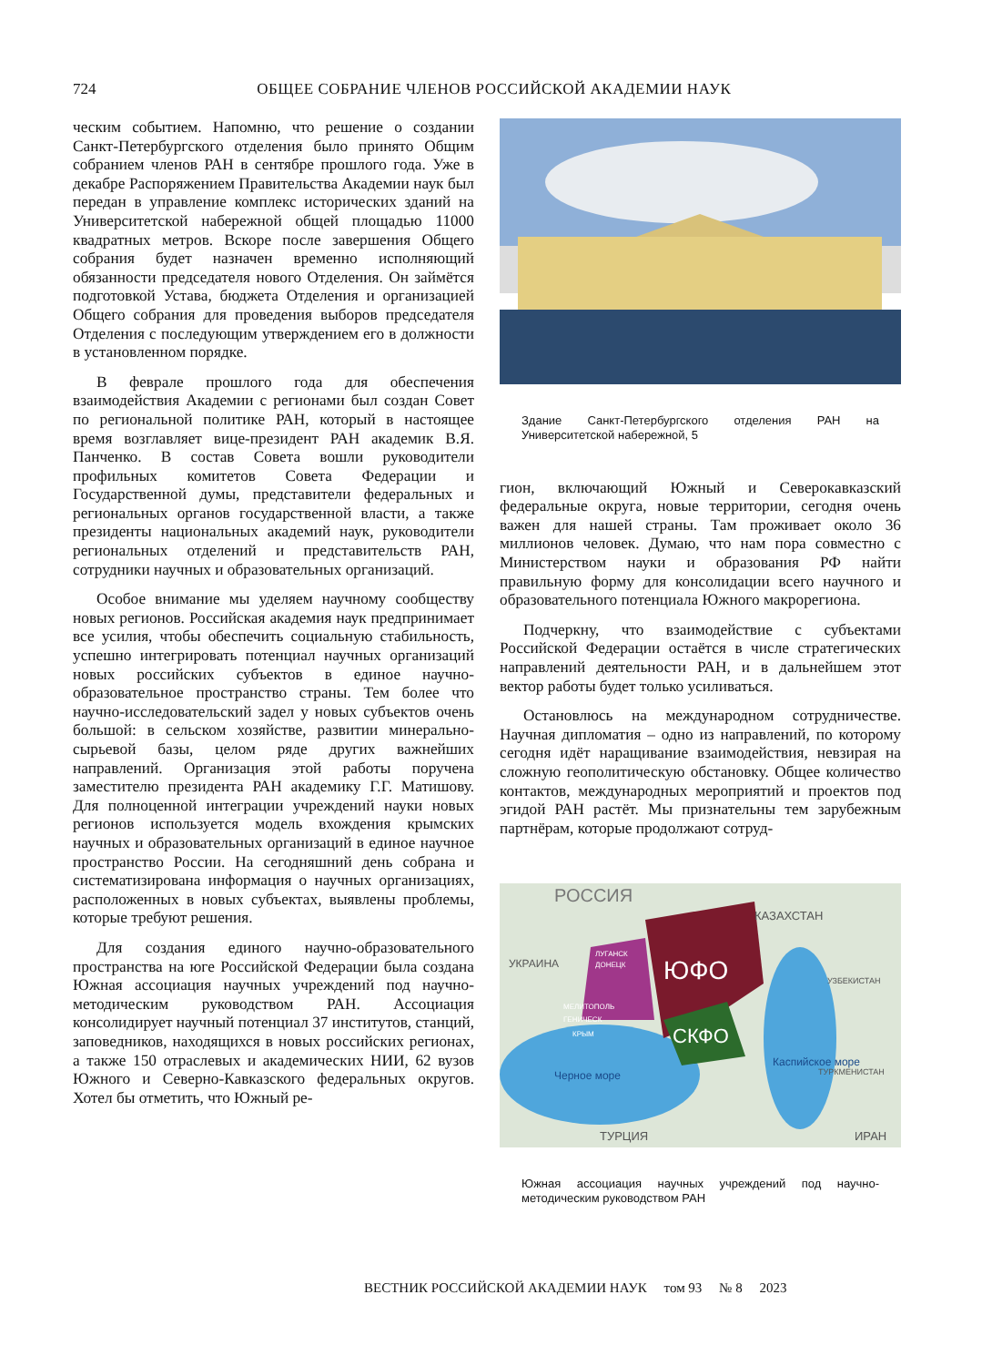724 ОБЩЕЕ СОБРАНИЕ ЧЛЕНОВ РОССИЙСКОЙ АКАДЕМИИ НАУК
ческим событием. Напомню, что решение о создании Санкт-Петербургского отделения было принято Общим собранием членов РАН в сентябре прошлого года. Уже в декабре Распоряжением Правительства Академии наук был передан в управление комплекс исторических зданий на Университетской набережной общей площадью 11000 квадратных метров. Вскоре после завершения Общего собрания будет назначен временно исполняющий обязанности председателя нового Отделения. Он займётся подготовкой Устава, бюджета Отделения и организацией Общего собрания для проведения выборов председателя Отделения с последующим утверждением его в должности в установленном порядке.
В феврале прошлого года для обеспечения взаимодействия Академии с регионами был создан Совет по региональной политике РАН, который в настоящее время возглавляет вице-президент РАН академик В.Я. Панченко. В состав Совета вошли руководители профильных комитетов Совета Федерации и Государственной думы, представители федеральных и региональных органов государственной власти, а также президенты национальных академий наук, руководители региональных отделений и представительств РАН, сотрудники научных и образовательных организаций.
Особое внимание мы уделяем научному сообществу новых регионов. Российская академия наук предпринимает все усилия, чтобы обеспечить социальную стабильность, успешно интегрировать потенциал научных организаций новых российских субъектов в единое научно-образовательное пространство страны. Тем более что научно-исследовательский задел у новых субъектов очень большой: в сельском хозяйстве, развитии минерально-сырьевой базы, целом ряде других важнейших направлений. Организация этой работы поручена заместителю президента РАН академику Г.Г. Матишову. Для полноценной интеграции учреждений науки новых регионов используется модель вхождения крымских научных и образовательных организаций в единое научное пространство России. На сегодняшний день собрана и систематизирована информация о научных организациях, расположенных в новых субъектах, выявлены проблемы, которые требуют решения.
Для создания единого научно-образовательного пространства на юге Российской Федерации была создана Южная ассоциация научных учреждений под научно-методическим руководством РАН. Ассоциация консолидирует научный потенциал 37 институтов, станций, заповедников, находящихся в новых российских регионах, а также 150 отраслевых и академических НИИ, 62 вузов Южного и Северно-Кавказского федеральных округов. Хотел бы отметить, что Южный ре-
Здание Санкт-Петербургского отделения РАН на Университетской набережной, 5
гион, включающий Южный и Северокавказский федеральные округа, новые территории, сегодня очень важен для нашей страны. Там проживает около 36 миллионов человек. Думаю, что нам пора совместно с Министерством науки и образования РФ найти правильную форму для консолидации всего научного и образовательного потенциала Южного макрорегиона.
Подчеркну, что взаимодействие с субъектами Российской Федерации остаётся в числе стратегических направлений деятельности РАН, и в дальнейшем этот вектор работы будет только усиливаться.
Остановлюсь на международном сотрудничестве. Научная дипломатия – одно из направлений, по которому сегодня идёт наращивание взаимодействия, невзирая на сложную геополитическую обстановку. Общее количество контактов, международных мероприятий и проектов под эгидой РАН растёт. Мы признательны тем зарубежным партнёрам, которые продолжают сотруд-
РОССИЯ
КАЗАХСТАН
УКРАИНА
ЛУГАНСК
ДОНЕЦК
ЮФО
СКФО
МЕЛИТОПОЛЬ
ГЕНИЧЕСК
КРЫМ
УЗБЕКИСТАН
ТУРКМЕНИСТАН
ТУРЦИЯ
ИРАН
Черное море
Каспийское море
Южная ассоциация научных учреждений под научно-методическим руководством РАН
ВЕСТНИК РОССИЙСКОЙ АКАДЕМИИ НАУК том 93 № 8 2023